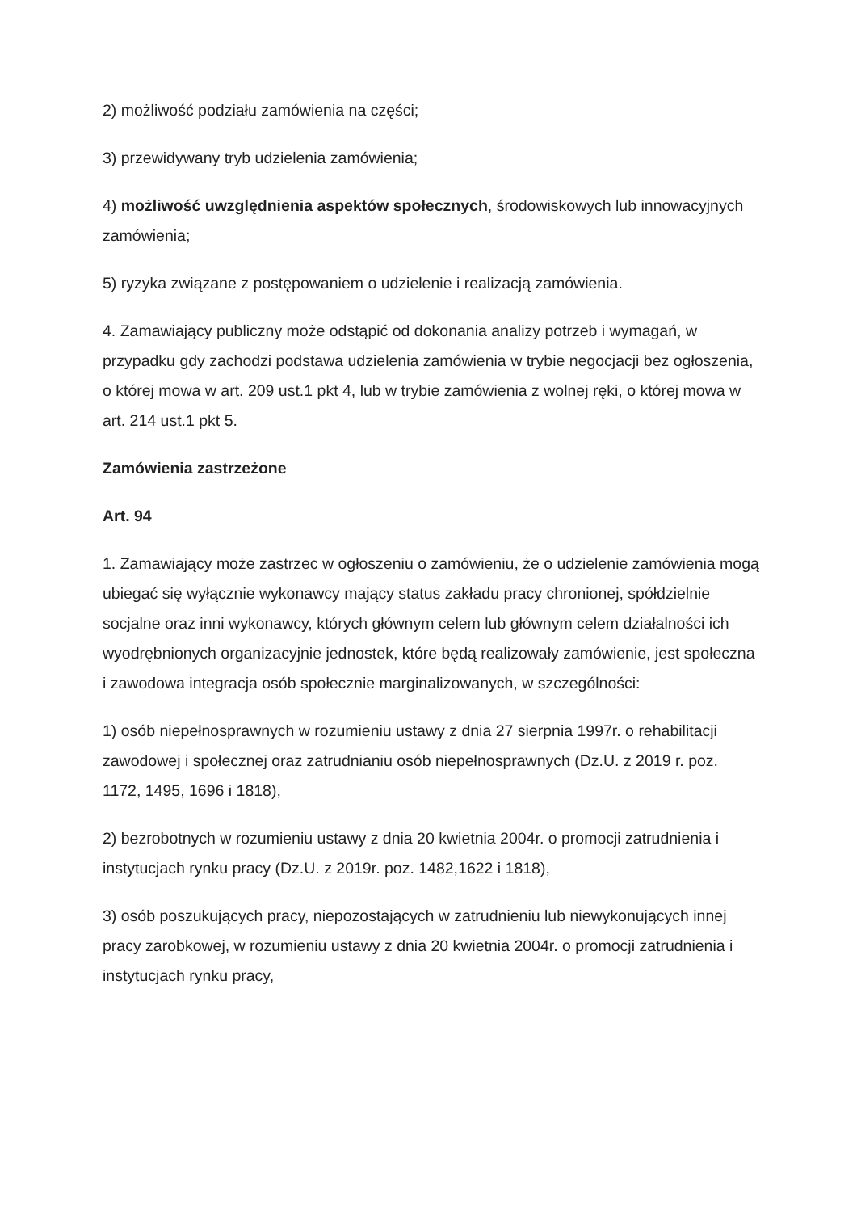2) możliwość podziału zamówienia na części;
3) przewidywany tryb udzielenia zamówienia;
4) możliwość uwzględnienia aspektów społecznych, środowiskowych lub innowacyjnych zamówienia;
5) ryzyka związane z postępowaniem o udzielenie i realizacją zamówienia.
4. Zamawiający publiczny może odstąpić od dokonania analizy potrzeb i wymagań, w przypadku gdy zachodzi podstawa udzielenia zamówienia w trybie negocjacji bez ogłoszenia, o której mowa w art. 209 ust.1 pkt 4, lub w trybie zamówienia z wolnej ręki, o której mowa w art. 214 ust.1 pkt 5.
Zamówienia zastrzeżone
Art. 94
1. Zamawiający może zastrzec w ogłoszeniu o zamówieniu, że o udzielenie zamówienia mogą ubiegać się wyłącznie wykonawcy mający status zakładu pracy chronionej, spółdzielnie socjalne oraz inni wykonawcy, których głównym celem lub głównym celem działalności ich wyodrębnionych organizacyjnie jednostek, które będą realizowały zamówienie, jest społeczna i zawodowa integracja osób społecznie marginalizowanych, w szczególności:
1) osób niepełnosprawnych w rozumieniu ustawy z dnia 27 sierpnia 1997r. o rehabilitacji zawodowej i społecznej oraz zatrudnianiu osób niepełnosprawnych (Dz.U. z 2019 r. poz. 1172, 1495, 1696 i 1818),
2) bezrobotnych w rozumieniu ustawy z dnia 20 kwietnia 2004r. o promocji zatrudnienia i instytucjach rynku pracy (Dz.U. z 2019r. poz. 1482,1622 i 1818),
3) osób poszukujących pracy, niepozostających w zatrudnieniu lub niewykonujących innej pracy zarobkowej, w rozumieniu ustawy z dnia 20 kwietnia 2004r. o promocji zatrudnienia i instytucjach rynku pracy,